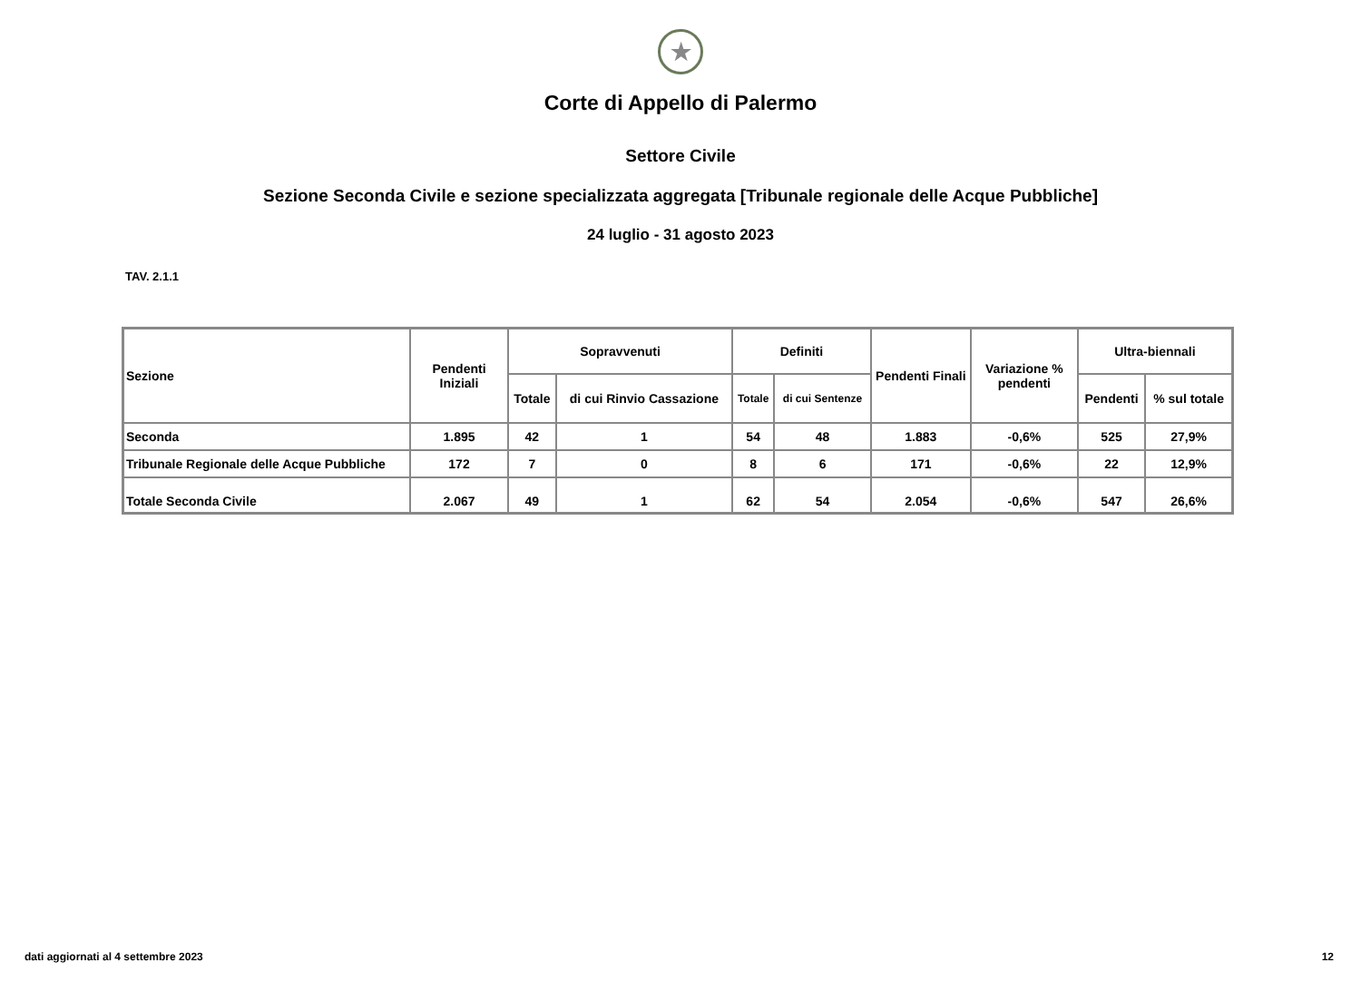★
Corte di Appello di Palermo
Settore Civile
Sezione Seconda Civile e sezione specializzata aggregata [Tribunale regionale delle Acque Pubbliche]
24 luglio - 31 agosto 2023
TAV. 2.1.1
| Sezione | Pendenti Iniziali | Sopravvenuti | | Definiti | | Pendenti Finali | Variazione % pendenti | Ultra-biennali | |
| --- | --- | --- | --- | --- | --- | --- | --- | --- | --- |
| | | Totale | di cui Rinvio Cassazione | Totale | di cui Sentenze | | | Pendenti | % sul totale |
| Seconda | 1.895 | 42 | 1 | 54 | 48 | 1.883 | -0,6% | 525 | 27,9% |
| Tribunale Regionale delle Acque Pubbliche | 172 | 7 | 0 | 8 | 6 | 171 | -0,6% | 22 | 12,9% |
| Totale Seconda Civile | 2.067 | 49 | 1 | 62 | 54 | 2.054 | -0,6% | 547 | 26,6% |
dati aggiornati al 4 settembre 2023 12